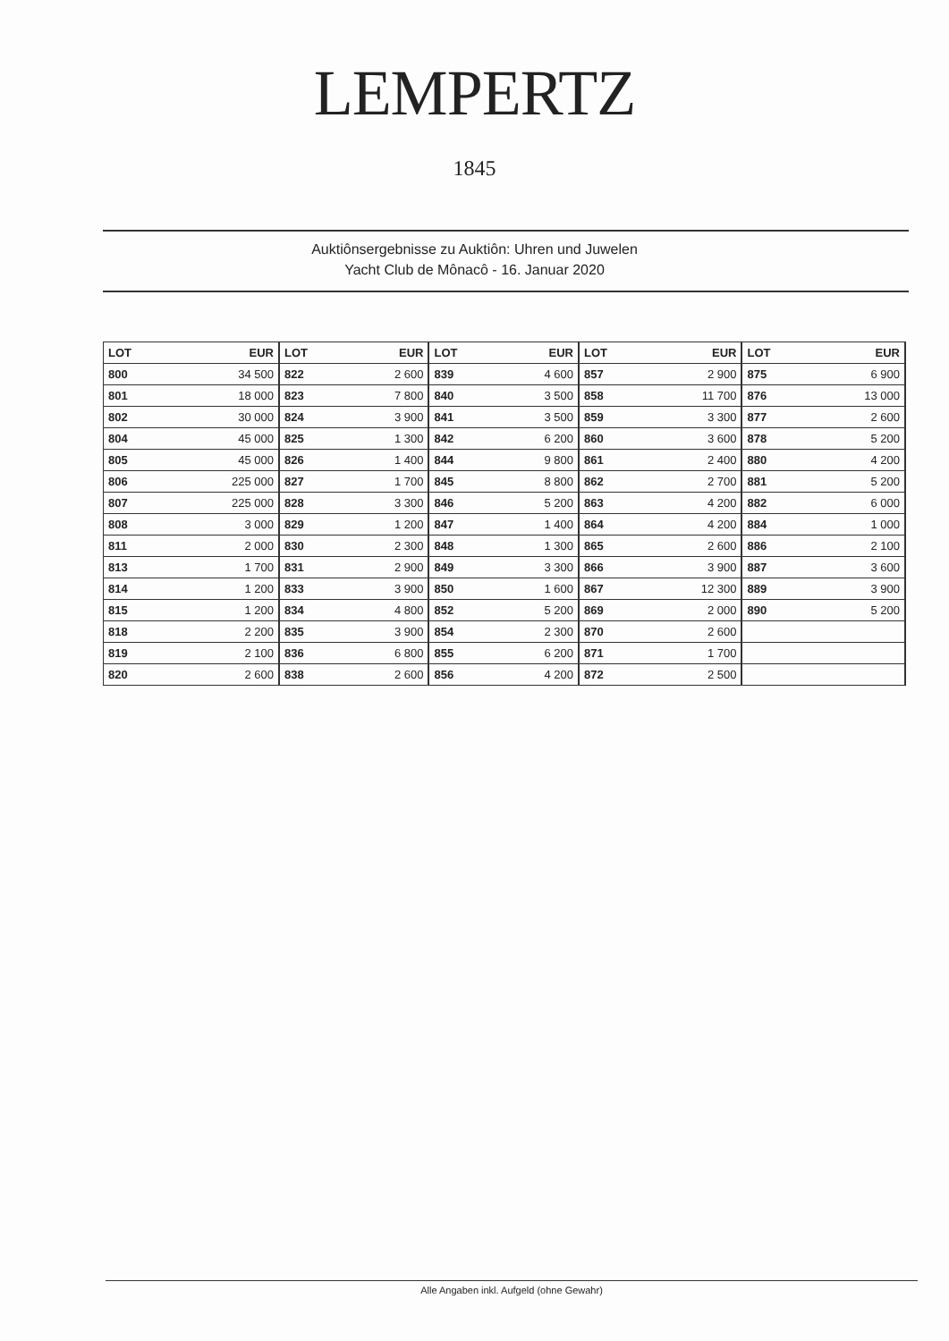LEMPERTZ
1845
Auktiônsergebnisse zu Auktiôn: Uhren und Juwelen
Yacht Club de Mônacô - 16. Januar 2020
| LOT | EUR | LOT | EUR | LOT | EUR | LOT | EUR | LOT | EUR |
| --- | --- | --- | --- | --- | --- | --- | --- | --- | --- |
| 800 | 34 500 | 822 | 2 600 | 839 | 4 600 | 857 | 2 900 | 875 | 6 900 |
| 801 | 18 000 | 823 | 7 800 | 840 | 3 500 | 858 | 11 700 | 876 | 13 000 |
| 802 | 30 000 | 824 | 3 900 | 841 | 3 500 | 859 | 3 300 | 877 | 2 600 |
| 804 | 45 000 | 825 | 1 300 | 842 | 6 200 | 860 | 3 600 | 878 | 5 200 |
| 805 | 45 000 | 826 | 1 400 | 844 | 9 800 | 861 | 2 400 | 880 | 4 200 |
| 806 | 225 000 | 827 | 1 700 | 845 | 8 800 | 862 | 2 700 | 881 | 5 200 |
| 807 | 225 000 | 828 | 3 300 | 846 | 5 200 | 863 | 4 200 | 882 | 6 000 |
| 808 | 3 000 | 829 | 1 200 | 847 | 1 400 | 864 | 4 200 | 884 | 1 000 |
| 811 | 2 000 | 830 | 2 300 | 848 | 1 300 | 865 | 2 600 | 886 | 2 100 |
| 813 | 1 700 | 831 | 2 900 | 849 | 3 300 | 866 | 3 900 | 887 | 3 600 |
| 814 | 1 200 | 833 | 3 900 | 850 | 1 600 | 867 | 12 300 | 889 | 3 900 |
| 815 | 1 200 | 834 | 4 800 | 852 | 5 200 | 869 | 2 000 | 890 | 5 200 |
| 818 | 2 200 | 835 | 3 900 | 854 | 2 300 | 870 | 2 600 | | |
| 819 | 2 100 | 836 | 6 800 | 855 | 6 200 | 871 | 1 700 | | |
| 820 | 2 600 | 838 | 2 600 | 856 | 4 200 | 872 | 2 500 | | |
Alle Angaben inkl. Aufgeld (ohne Gewahr)